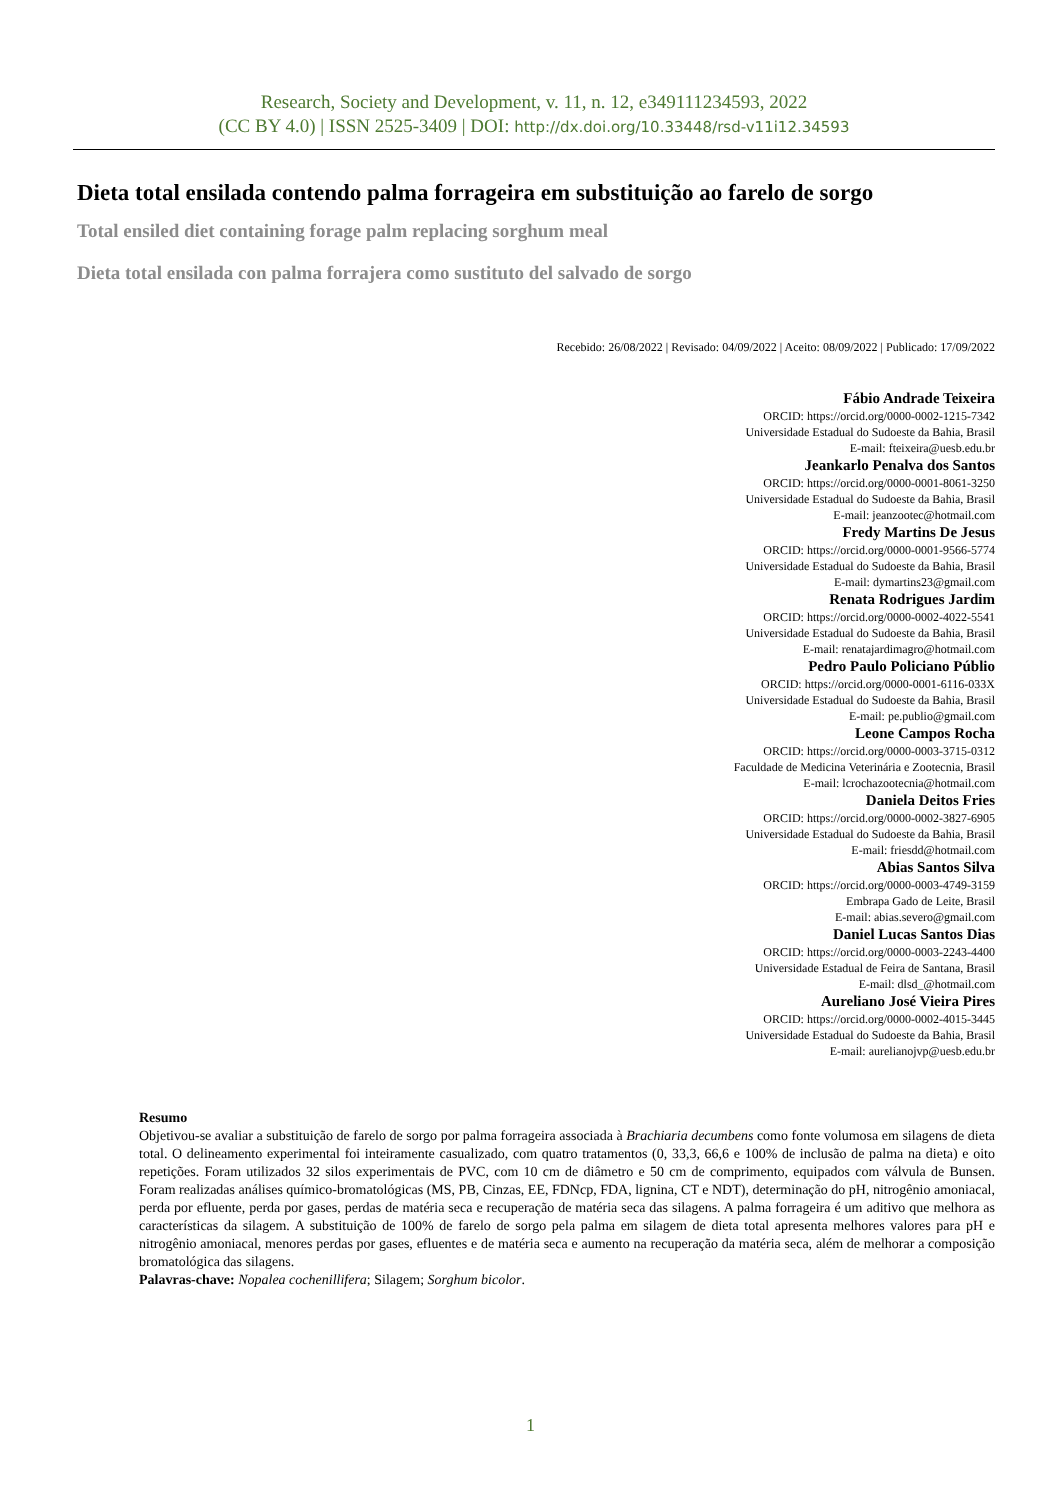Research, Society and Development, v. 11, n. 12, e349111234593, 2022
(CC BY 4.0) | ISSN 2525-3409 | DOI: http://dx.doi.org/10.33448/rsd-v11i12.34593
Dieta total ensilada contendo palma forrageira em substituição ao farelo de sorgo
Total ensiled diet containing forage palm replacing sorghum meal
Dieta total ensilada con palma forrajera como sustituto del salvado de sorgo
Recebido: 26/08/2022 | Revisado: 04/09/2022 | Aceito: 08/09/2022 | Publicado: 17/09/2022
Fábio Andrade Teixeira
ORCID: https://orcid.org/0000-0002-1215-7342
Universidade Estadual do Sudoeste da Bahia, Brasil
E-mail: fteixeira@uesb.edu.br
Jeankarlo Penalva dos Santos
ORCID: https://orcid.org/0000-0001-8061-3250
Universidade Estadual do Sudoeste da Bahia, Brasil
E-mail: jeanzootec@hotmail.com
Fredy Martins De Jesus
ORCID: https://orcid.org/0000-0001-9566-5774
Universidade Estadual do Sudoeste da Bahia, Brasil
E-mail: dymartins23@gmail.com
Renata Rodrigues Jardim
ORCID: https://orcid.org/0000-0002-4022-5541
Universidade Estadual do Sudoeste da Bahia, Brasil
E-mail: renatajardimagro@hotmail.com
Pedro Paulo Policiano Públio
ORCID: https://orcid.org/0000-0001-6116-033X
Universidade Estadual do Sudoeste da Bahia, Brasil
E-mail: pe.publio@gmail.com
Leone Campos Rocha
ORCID: https://orcid.org/0000-0003-3715-0312
Faculdade de Medicina Veterinária e Zootecnia, Brasil
E-mail: lcrochazootecnia@hotmail.com
Daniela Deitos Fries
ORCID: https://orcid.org/0000-0002-3827-6905
Universidade Estadual do Sudoeste da Bahia, Brasil
E-mail: friesdd@hotmail.com
Abias Santos Silva
ORCID: https://orcid.org/0000-0003-4749-3159
Embrapa Gado de Leite, Brasil
E-mail: abias.severo@gmail.com
Daniel Lucas Santos Dias
ORCID: https://orcid.org/0000-0003-2243-4400
Universidade Estadual de Feira de Santana, Brasil
E-mail: dlsd_@hotmail.com
Aureliano José Vieira Pires
ORCID: https://orcid.org/0000-0002-4015-3445
Universidade Estadual do Sudoeste da Bahia, Brasil
E-mail: aurelianojvp@uesb.edu.br
Resumo
Objetivou-se avaliar a substituição de farelo de sorgo por palma forrageira associada à Brachiaria decumbens como fonte volumosa em silagens de dieta total. O delineamento experimental foi inteiramente casualizado, com quatro tratamentos (0, 33,3, 66,6 e 100% de inclusão de palma na dieta) e oito repetições. Foram utilizados 32 silos experimentais de PVC, com 10 cm de diâmetro e 50 cm de comprimento, equipados com válvula de Bunsen. Foram realizadas análises químico-bromatológicas (MS, PB, Cinzas, EE, FDNcp, FDA, lignina, CT e NDT), determinação do pH, nitrogênio amoniacal, perda por efluente, perda por gases, perdas de matéria seca e recuperação de matéria seca das silagens. A palma forrageira é um aditivo que melhora as características da silagem. A substituição de 100% de farelo de sorgo pela palma em silagem de dieta total apresenta melhores valores para pH e nitrogênio amoniacal, menores perdas por gases, efluentes e de matéria seca e aumento na recuperação da matéria seca, além de melhorar a composição bromatológica das silagens.
Palavras-chave: Nopalea cochenillifera; Silagem; Sorghum bicolor.
1